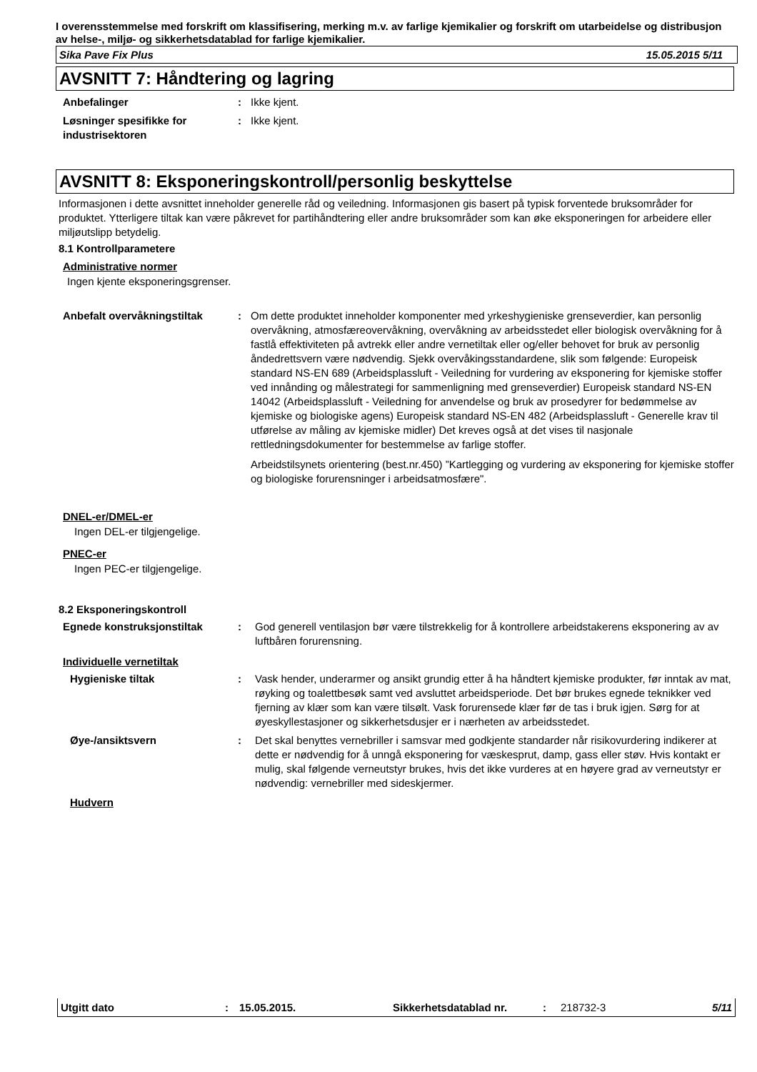I overensstemmelse med forskrift om klassifisering, merking m.v. av farlige kjemikalier og forskrift om utarbeidelse og distribusjon av helse-, miljø- og sikkerhetsdatablad for farlige kjemikalier.
Sika Pave Fix Plus 15.05.2015 5/11
AVSNITT 7: Håndtering og lagring
Anbefalinger : Ikke kjent.
Løsninger spesifikke for industrisektoren
: Ikke kjent.
AVSNITT 8: Eksponeringskontroll/personlig beskyttelse
Informasjonen i dette avsnittet inneholder generelle råd og veiledning. Informasjonen gis basert på typisk forventede bruksområder for produktet. Ytterligere tiltak kan være påkrevet for partihåndtering eller andre bruksområder som kan øke eksponeringen for arbeidere eller miljøutslipp betydelig.
8.1 Kontrollparametere
Administrative normer
Ingen kjente eksponeringsgrenser.
Anbefalt overvåkningstiltak : Om dette produktet inneholder komponenter med yrkeshygieniske grenseverdier, kan personlig overvåkning, atmosfæreovervåkning, overvåkning av arbeidsstedet eller biologisk overvåkning for å fastlå effektiviteten på avtrekk eller andre vernetiltak eller og/eller behovet for bruk av personlig åndedrettsvern være nødvendig. Sjekk overvåkingsstandardene, slik som følgende: Europeisk standard NS-EN 689 (Arbeidsplassluft - Veiledning for vurdering av eksponering for kjemiske stoffer ved innånding og målestrategi for sammenligning med grenseverdier) Europeisk standard NS-EN 14042 (Arbeidsplassluft - Veiledning for anvendelse og bruk av prosedyrer for bedømmelse av kjemiske og biologiske agens) Europeisk standard NS-EN 482 (Arbeidsplassluft - Generelle krav til utførelse av måling av kjemiske midler) Det kreves også at det vises til nasjonale rettledningsdokumenter for bestemmelse av farlige stoffer.
Arbeidstilsynets orientering (best.nr.450) ”Kartlegging og vurdering av eksponering for kjemiske stoffer og biologiske forurensninger i arbeidsatmosfære".
DNEL-er/DMEL-er
Ingen DEL-er tilgjengelige.
PNEC-er
Ingen PEC-er tilgjengelige.
8.2 Eksponeringskontroll
Egnede konstruksjonstiltak : God generell ventilasjon bør være tilstrekkelig for å kontrollere arbeidstakerens eksponering av av luftbåren forurensning.
Individuelle vernetiltak
Hygieniske tiltak : Vask hender, underarmer og ansikt grundig etter å ha håndtert kjemiske produkter, før inntak av mat, røyking og toalettbesøk samt ved avsluttet arbeidsperiode. Det bør brukes egnede teknikker ved fjerning av klær som kan være tilsølt. Vask forurensede klær før de tas i bruk igjen. Sørg for at øyeskyllestasjoner og sikkerhetsdusjer er i nærheten av arbeidsstedet.
Øye-/ansiktsvern : Det skal benyttes vernebriller i samsvar med godkjente standarder når risikovurdering indikerer at dette er nødvendig for å unngå eksponering for væskesprut, damp, gass eller støv. Hvis kontakt er mulig, skal følgende verneutstyr brukes, hvis det ikke vurderes at en høyere grad av verneutstyr er nødvendig: vernebriller med sideskjermer.
Hudvern
Utgitt dato: 15.05.2015. Sikkerhetsdatablad nr.: 218732-3 5/11